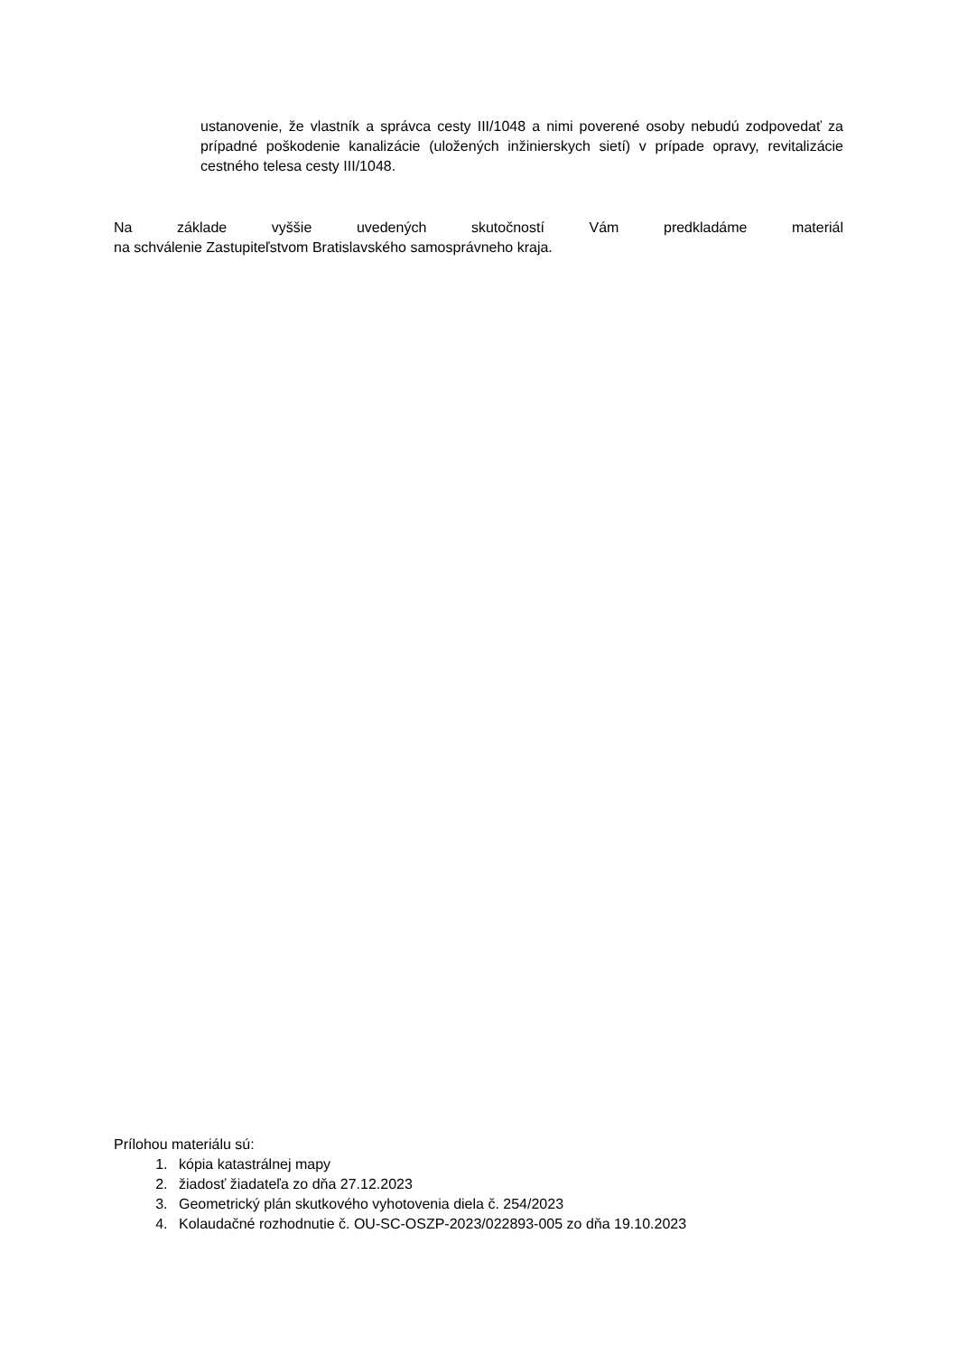ustanovenie, že vlastník a správca cesty III/1048 a nimi poverené osoby nebudú zodpovedať za prípadné poškodenie kanalizácie (uložených inžinierskych sietí) v prípade opravy, revitalizácie cestného telesa cesty III/1048.
Na základe vyššie uvedených skutočností Vám predkladáme materiál
na schválenie Zastupiteľstvom Bratislavského samosprávneho kraja.
Prílohou materiálu sú:
1. kópia katastrálnej mapy
2. žiadosť žiadateľa zo dňa 27.12.2023
3. Geometrický plán skutkového vyhotovenia diela č. 254/2023
4. Kolaudačné rozhodnutie č. OU-SC-OSZP-2023/022893-005 zo dňa 19.10.2023